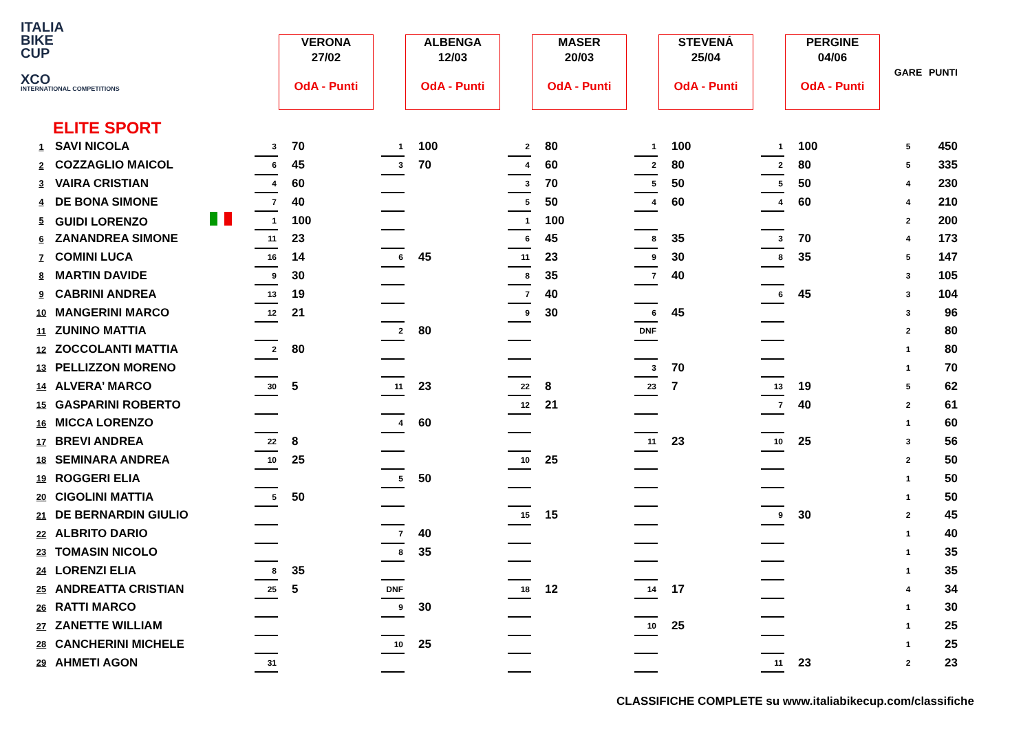ITALIA
BIKE
CUP
XCO
INTERNATIONAL COMPETITIONS
| | | VERONA 27/02 OdA - Punti | | ALBENGA 12/03 OdA - Punti | | MASER 20/03 OdA - Punti | | STEVENÁ 25/04 OdA - Punti | | PERGINE 04/06 OdA - Punti | | GARE | PUNTI |
| --- | --- | --- | --- | --- | --- | --- | --- | --- | --- | --- | --- | --- | --- |
| ELITE SPORT | | | | | | | | | | | | | |
| 1 | SAVI NICOLA | 3 | 70 | 1 | 100 | 2 | 80 | 1 | 100 | 1 | 100 | 5 | 450 |
| 2 | COZZAGLIO MAICOL | 6 | 45 | 3 | 70 | 4 | 60 | 2 | 80 | 2 | 80 | 5 | 335 |
| 3 | VAIRA CRISTIAN | 4 | 60 | | | 3 | 70 | 5 | 50 | 5 | 50 | 4 | 230 |
| 4 | DE BONA SIMONE | 7 | 40 | | | 5 | 50 | 4 | 60 | 4 | 60 | 4 | 210 |
| 5 | GUIDI LORENZO | 1 | 100 | | | 1 | 100 | | | | | 2 | 200 |
| 6 | ZANANDREA SIMONE | 11 | 23 | | | 6 | 45 | 8 | 35 | 3 | 70 | 4 | 173 |
| 7 | COMINI LUCA | 16 | 14 | 6 | 45 | 11 | 23 | 9 | 30 | 8 | 35 | 5 | 147 |
| 8 | MARTIN DAVIDE | 9 | 30 | | | 8 | 35 | 7 | 40 | | | 3 | 105 |
| 9 | CABRINI ANDREA | 13 | 19 | | | 7 | 40 | | | 6 | 45 | 3 | 104 |
| 10 | MANGERINI MARCO | 12 | 21 | | | 9 | 30 | 6 | 45 | | | 3 | 96 |
| 11 | ZUNINO MATTIA | | | 2 | 80 | | | DNF | | | | 2 | 80 |
| 12 | ZOCCOLANTI MATTIA | 2 | 80 | | | | | | | | | 1 | 80 |
| 13 | PELLIZZON MORENO | | | | | | | 3 | 70 | | | 1 | 70 |
| 14 | ALVERA’ MARCO | 30 | 5 | 11 | 23 | 22 | 8 | 23 | 7 | 13 | 19 | 5 | 62 |
| 15 | GASPARINI ROBERTO | | | | | 12 | 21 | | | 7 | 40 | 2 | 61 |
| 16 | MICCA LORENZO | | | 4 | 60 | | | | | | | 1 | 60 |
| 17 | BREVI ANDREA | 22 | 8 | | | | | 11 | 23 | 10 | 25 | 3 | 56 |
| 18 | SEMINARA ANDREA | 10 | 25 | | | 10 | 25 | | | | | 2 | 50 |
| 19 | ROGGERI ELIA | | | 5 | 50 | | | | | | | 1 | 50 |
| 20 | CIGOLINI MATTIA | 5 | 50 | | | | | | | | | 1 | 50 |
| 21 | DE BERNARDIN GIULIO | | | | | 15 | 15 | | | 9 | 30 | 2 | 45 |
| 22 | ALBRITO DARIO | | | 7 | 40 | | | | | | | 1 | 40 |
| 23 | TOMASIN NICOLO | | | 8 | 35 | | | | | | | 1 | 35 |
| 24 | LORENZI ELIA | 8 | 35 | | | | | | | | | 1 | 35 |
| 25 | ANDREATTA CRISTIAN | 25 | 5 | DNF | | 18 | 12 | 14 | 17 | | | 4 | 34 |
| 26 | RATTI MARCO | | | 9 | 30 | | | | | | | 1 | 30 |
| 27 | ZANETTE WILLIAM | | | | | | | 10 | 25 | | | 1 | 25 |
| 28 | CANCHERINI MICHELE | | | 10 | 25 | | | | | | | 1 | 25 |
| 29 | AHMETI AGON | 31 | | | | | | | | 11 | 23 | 2 | 23 |
CLASSIFICHE COMPLETE su www.italiabikecup.com/classifiche